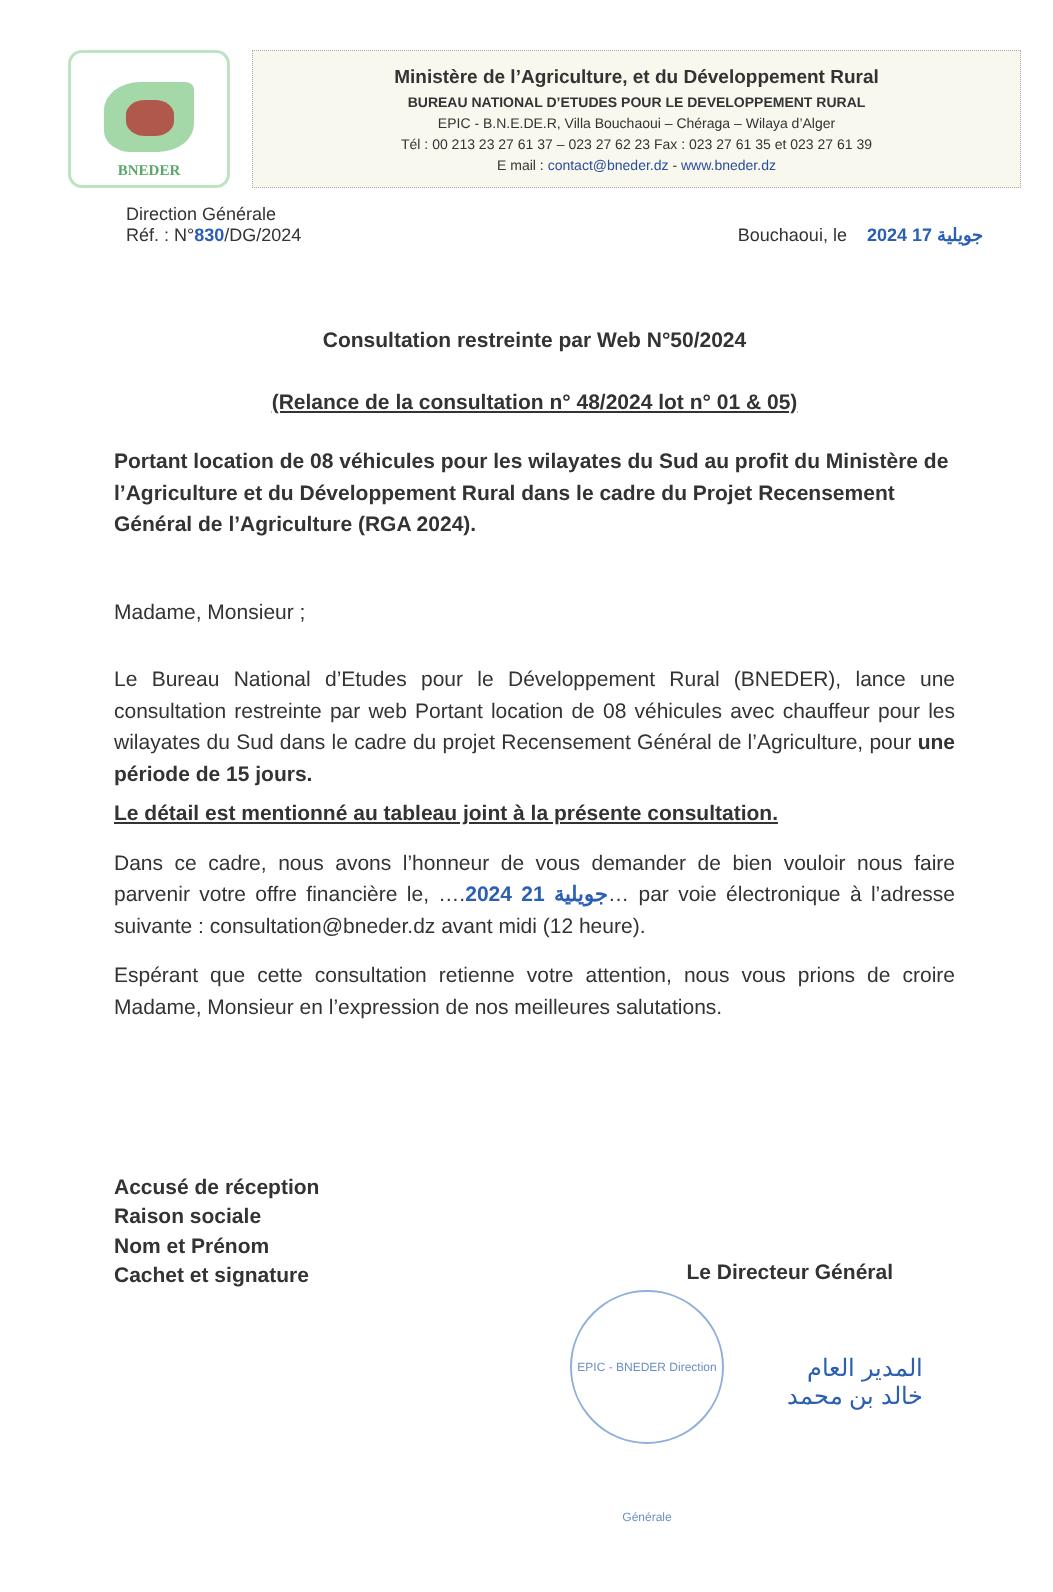BNEDER
Ministère de l’Agriculture, et du Développement Rural
BUREAU NATIONAL D’ETUDES POUR LE DEVELOPPEMENT RURAL
EPIC - B.N.E.DE.R, Villa Bouchaoui – Chéraga – Wilaya d’Alger
Tél : 00 213 23 27 61 37 – 023 27 62 23 Fax : 023 27 61 35 et 023 27 61 39
E mail : contact@bneder.dz - www.bneder.dz
Direction Générale
Réf. : N°830/DG/2024
Bouchaoui, le 2024 جويلية 17
Consultation restreinte par Web N°50/2024
(Relance de la consultation n° 48/2024 lot n° 01 & 05)
Portant location de 08 véhicules pour les wilayates du Sud au profit du Ministère de l’Agriculture et du Développement Rural dans le cadre du Projet Recensement Général de l’Agriculture (RGA 2024).
Madame, Monsieur ;
Le Bureau National d’Etudes pour le Développement Rural (BNEDER), lance une consultation restreinte par web Portant location de 08 véhicules avec chauffeur pour les wilayates du Sud dans le cadre du projet Recensement Général de l’Agriculture, pour une période de 15 jours.
Le détail est mentionné au tableau joint à la présente consultation.
Dans ce cadre, nous avons l’honneur de vous demander de bien vouloir nous faire parvenir votre offre financière le, ….2024 جويلية 21… par voie électronique à l’adresse suivante : consultation@bneder.dz avant midi (12 heure).
Espérant que cette consultation retienne votre attention, nous vous prions de croire Madame, Monsieur en l’expression de nos meilleures salutations.
Accusé de réception
Raison sociale
Nom et Prénom
Cachet et signature
Le Directeur Général
EPIC - BNEDER Direction Générale
المدير العام
خالد بن محمد